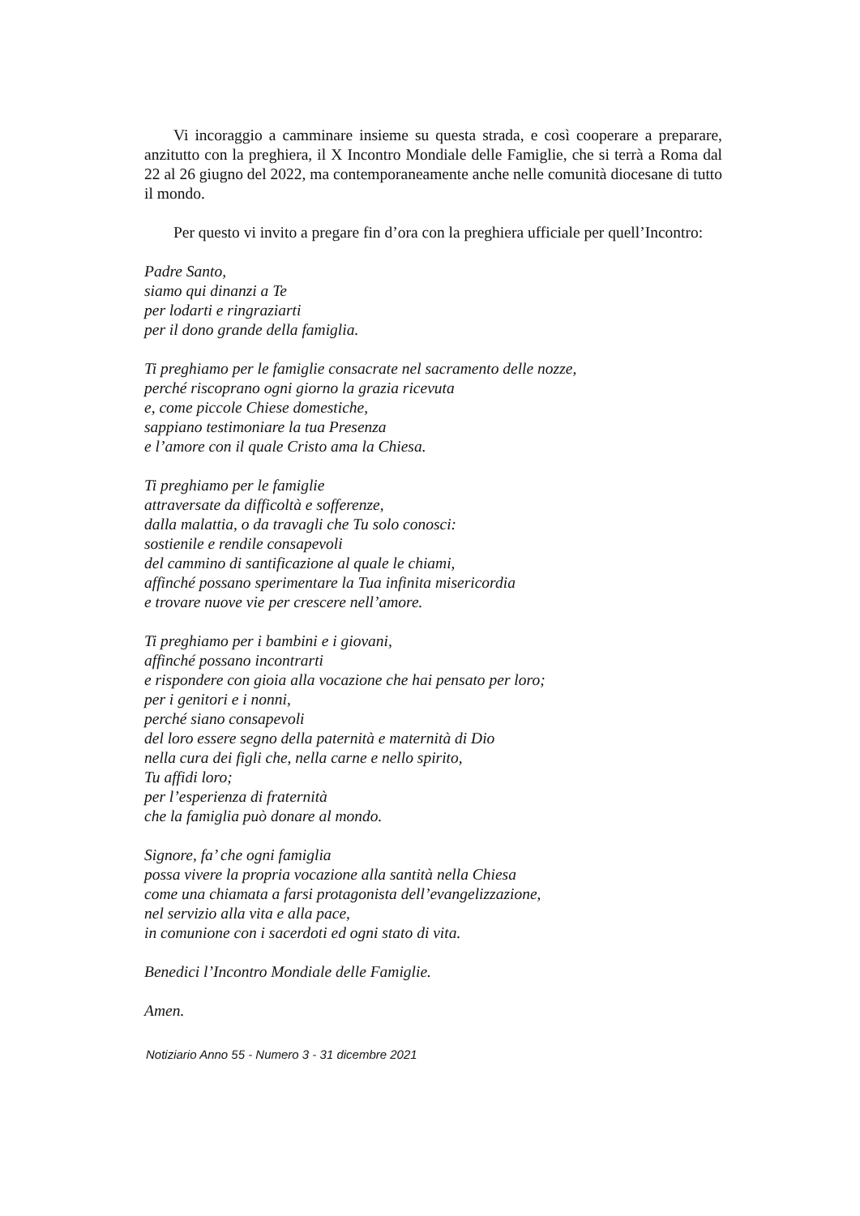Vi incoraggio a camminare insieme su questa strada, e così cooperare a preparare, anzitutto con la preghiera, il X Incontro Mondiale delle Famiglie, che si terrà a Roma dal 22 al 26 giugno del 2022, ma contemporaneamente anche nelle comunità diocesane di tutto il mondo.
Per questo vi invito a pregare fin d’ora con la preghiera ufficiale per quell’Incontro:
Padre Santo,
siamo qui dinanzi a Te
per lodarti e ringraziarti
per il dono grande della famiglia.
Ti preghiamo per le famiglie consacrate nel sacramento delle nozze,
perché riscoprano ogni giorno la grazia ricevuta
e, come piccole Chiese domestiche,
sappiano testimoniare la tua Presenza
e l’amore con il quale Cristo ama la Chiesa.
Ti preghiamo per le famiglie
attraversate da difficoltà e sofferenze,
dalla malattia, o da travagli che Tu solo conosci:
sostienile e rendile consapevoli
del cammino di santificazione al quale le chiami,
affinché possano sperimentare la Tua infinita misericordia
e trovare nuove vie per crescere nell’amore.
Ti preghiamo per i bambini e i giovani,
affinché possano incontrarti
e rispondere con gioia alla vocazione che hai pensato per loro;
per i genitori e i nonni,
perché siano consapevoli
del loro essere segno della paternità e maternità di Dio
nella cura dei figli che, nella carne e nello spirito,
Tu affidi loro;
per l’esperienza di fraternità
che la famiglia può donare al mondo.
Signore, fa’ che ogni famiglia
possa vivere la propria vocazione alla santità nella Chiesa
come una chiamata a farsi protagonista dell’evangelizzazione,
nel servizio alla vita e alla pace,
in comunione con i sacerdoti ed ogni stato di vita.
Benedici l’Incontro Mondiale delle Famiglie.
Amen.
Notiziario Anno 55 - Numero 3 - 31 dicembre 2021